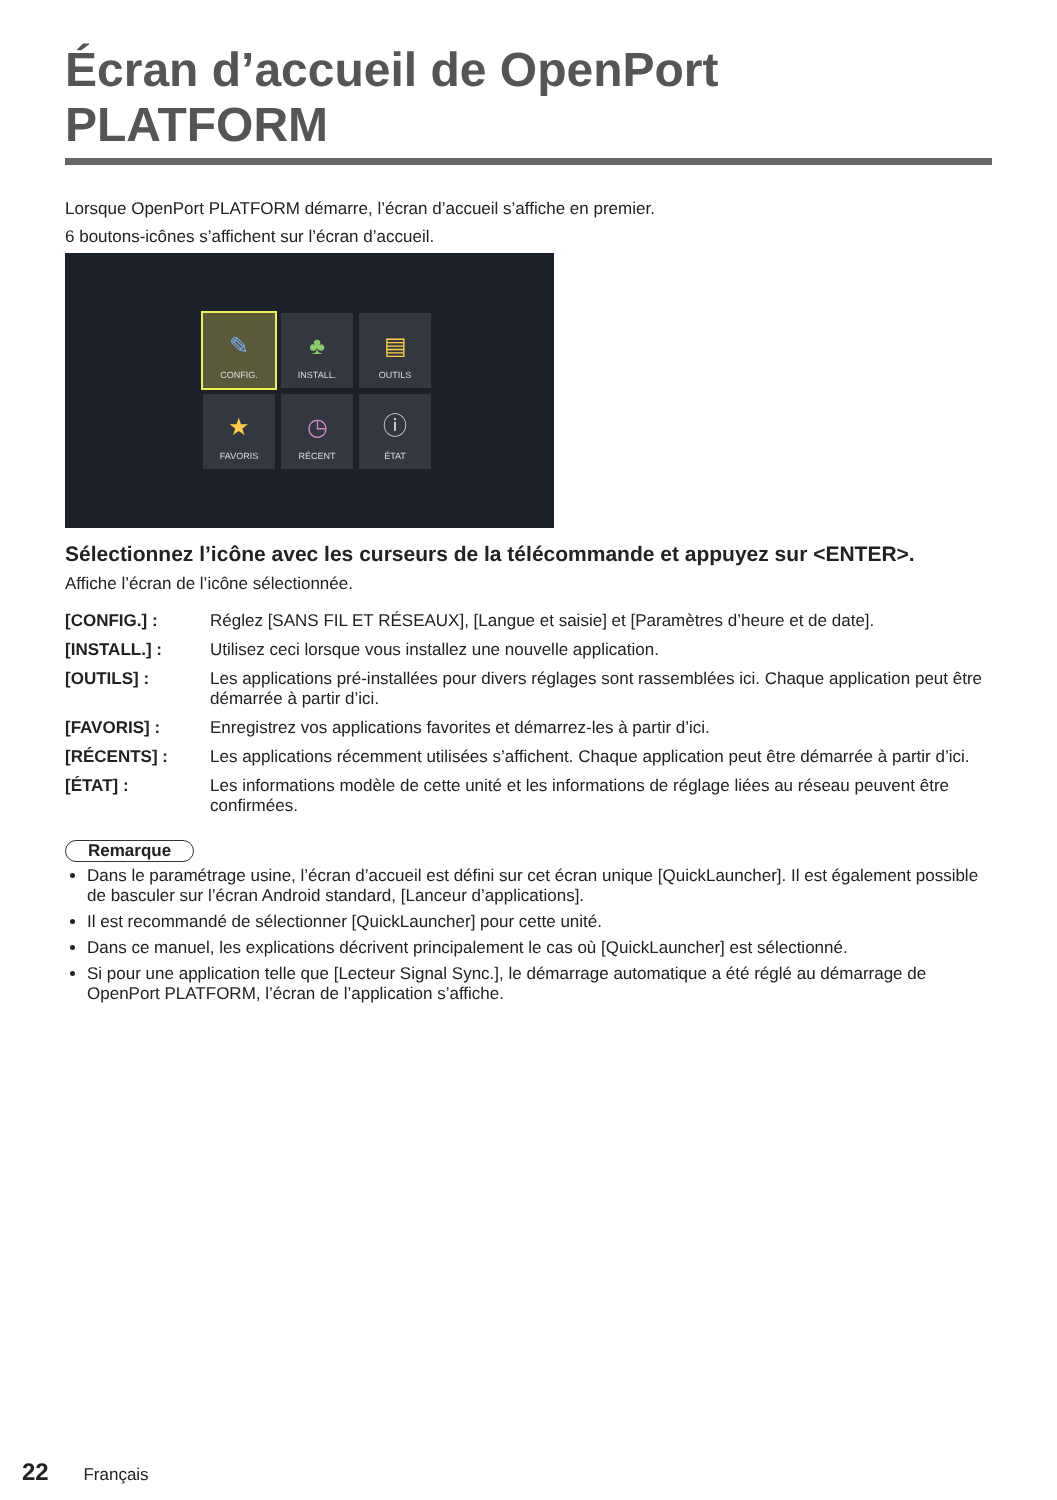Écran d’accueil de OpenPort PLATFORM
Lorsque OpenPort PLATFORM démarre, l’écran d’accueil s’affiche en premier.
6 boutons-icônes s’affichent sur l’écran d’accueil.
✎
CONFIG.
♣
INSTALL.
▤
OUTILS
★
FAVORIS
◷
RÉCENT
ⓘ
ÉTAT
Sélectionnez l’icône avec les curseurs de la télécommande et appuyez sur <ENTER>.
Affiche l’écran de l’icône sélectionnée.
| [CONFIG.] : | Réglez [SANS FIL ET RÉSEAUX], [Langue et saisie] et [Paramètres d’heure et de date]. |
| [INSTALL.] : | Utilisez ceci lorsque vous installez une nouvelle application. |
| [OUTILS] : | Les applications pré-installées pour divers réglages sont rassemblées ici. Chaque application peut être démarrée à partir d’ici. |
| [FAVORIS] : | Enregistrez vos applications favorites et démarrez-les à partir d’ici. |
| [RÉCENTS] : | Les applications récemment utilisées s’affichent. Chaque application peut être démarrée à partir d’ici. |
| [ÉTAT] : | Les informations modèle de cette unité et les informations de réglage liées au réseau peuvent être confirmées. |
Remarque
Dans le paramétrage usine, l’écran d’accueil est défini sur cet écran unique [QuickLauncher]. Il est également possible de basculer sur l’écran Android standard, [Lanceur d’applications].
Il est recommandé de sélectionner [QuickLauncher] pour cette unité.
Dans ce manuel, les explications décrivent principalement le cas où [QuickLauncher] est sélectionné.
Si pour une application telle que [Lecteur Signal Sync.], le démarrage automatique a été réglé au démarrage de OpenPort PLATFORM, l’écran de l’application s’affiche.
22 Français